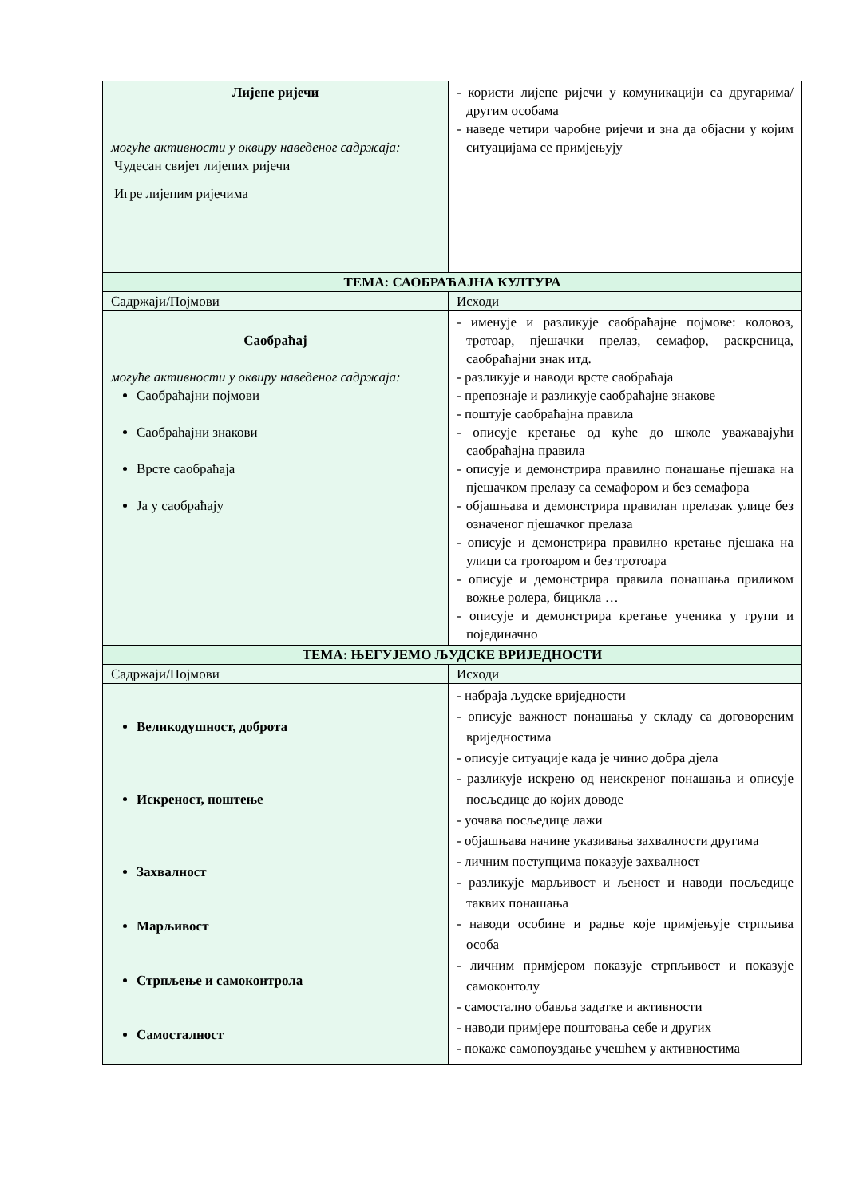| Лијепе ријечи могуће активности у оквиру наведеног садржаја: Чудесан свијет лијепих ријечи Игре лијепим ријечима | - користи лијепе ријечи у комуникацији са другарима/другим особама - наведе четири чаробне ријечи и зна да објасни у којим ситуацијама се примјењују |
| ТЕМА: САОБРАЋАЈНА КУЛТУРА | |
| Садржаји/Појмови | Исходи |
| Саобраћај могуће активности у оквиру наведеног садржаја: Саобраћајни појмови Саобраћајни знакови Врсте саобраћаја Ја у саобраћају | - именује и разликује саобраћајне појмове: коловоз, тротоар, пјешачки прелаз, семафор, раскрсница, саобраћајни знак итд. - разликује и наводи врсте саобраћаја - препознаје и разликује саобраћајне знакове - поштује саобраћајна правила - описује кретање од куће до школе уважавајући саобраћајна правила - описује и демонстрира правилно понашање пјешака на пјешачком прелазу са семафором и без семафора - објашњава и демонстрира правилан прелазак улице без означеног пјешачког прелаза - описује и демонстрира правилно кретање пјешака на улици са тротоаром и без тротоара - описује и демонстрира правила понашања приликом вожње ролера, бицикла … - описује и демонстрира кретање ученика у групи и појединачно |
| ТЕМА: ЊЕГУЈЕМО ЉУДСКЕ ВРИЈЕДНОСТИ | |
| Садржаји/Појмови | Исходи |
| Великодушност, доброта Искреност, поштење Захвалност Марљивост Стрпљење и самоконтрола Самосталност | - набраја људске вриједности - описује важност понашања у складу са договореним вриједностима - описује ситуације када је чинио добра дјела - разликује искрено од неискреног понашања и описује посљедице до којих доводе - уочава посљедице лажи - објашњава начине указивања захвалности другима - личним поступцима показује захвалност - разликује марљивост и љеност и наводи посљедице таквих понашања - наводи особине и радње које примјењује стрпљива особа - личним примјером показује стрпљивост и показује самоконтолу - самостално обавља задатке и активности - наводи примјере поштовања себе и других - покаже самопоуздање учешћем у активностима |